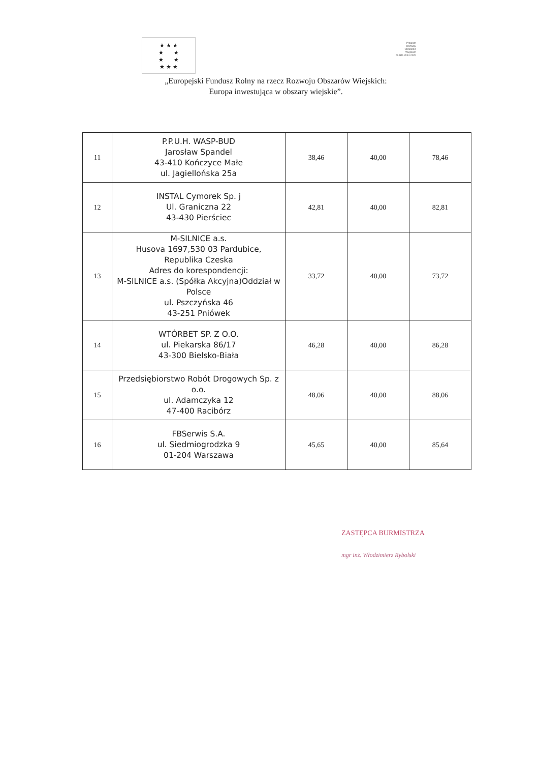★ ★ ★
★ ★
★ ★
★ ★ ★
Program
Rozwoju
Obszarów
Wiejskich
na lata 2014-2020
„Europejski Fundusz Rolny na rzecz Rozwoju Obszarów Wiejskich:
Europa inwestująca w obszary wiejskie”.
| 11 | P.P.U.H. WASP-BUD Jarosław Spandel 43-410 Kończyce Małe ul. Jagiellońska 25a | 38,46 | 40,00 | 78,46 |
| 12 | INSTAL Cymorek Sp. j Ul. Graniczna 22 43-430 Pierściec | 42,81 | 40,00 | 82,81 |
| 13 | M-SILNICE a.s. Husova 1697,530 03 Pardubice, Republika Czeska Adres do korespondencji: M-SILNICE a.s. (Spółka Akcyjna)Oddział w Polsce ul. Pszczyńska 46 43-251 Pniówek | 33,72 | 40,00 | 73,72 |
| 14 | WTÓRBET SP. Z O.O. ul. Piekarska 86/17 43-300 Bielsko-Biała | 46,28 | 40,00 | 86,28 |
| 15 | Przedsiębiorstwo Robót Drogowych Sp. z o.o. ul. Adamczyka 12 47-400 Racibórz | 48,06 | 40,00 | 88,06 |
| 16 | FBSerwis S.A. ul. Siedmiogrodzka 9 01-204 Warszawa | 45,65 | 40,00 | 85,64 |
ZASTĘPCA BURMISTRZA
mgr inż. Włodzimierz Rybolski